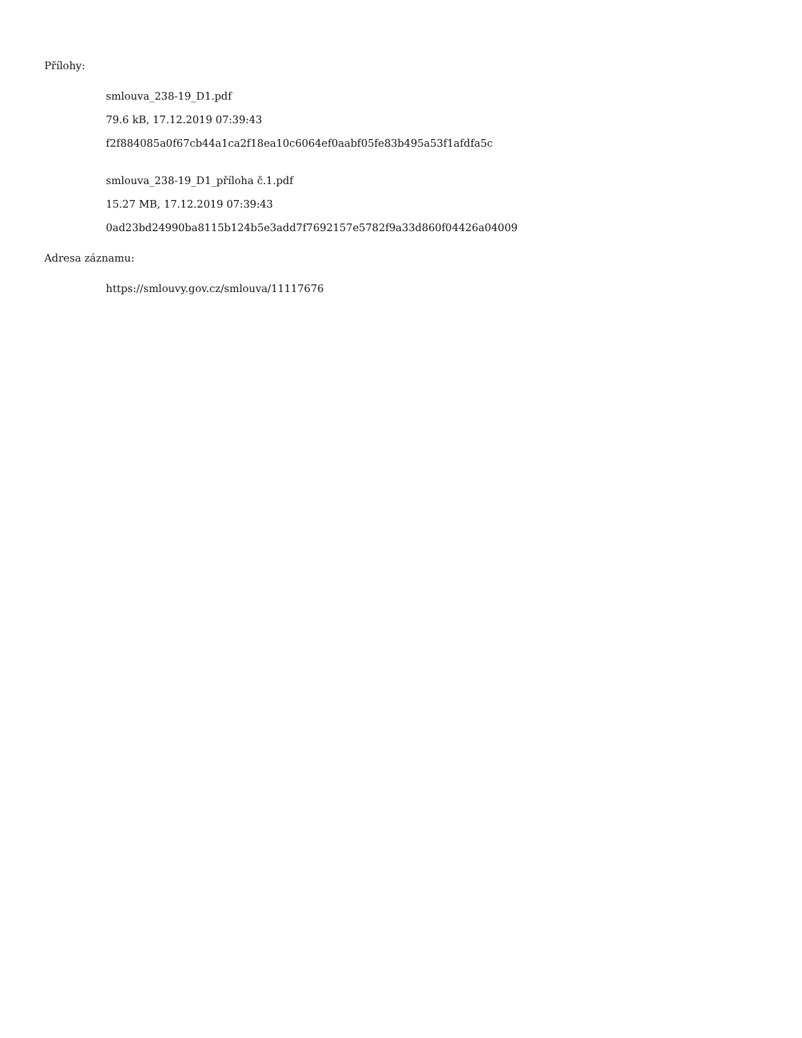Přílohy:
smlouva_238-19_D1.pdf
79.6 kB, 17.12.2019 07:39:43
f2f884085a0f67cb44a1ca2f18ea10c6064ef0aabf05fe83b495a53f1afdfa5c
smlouva_238-19_D1_příloha č.1.pdf
15.27 MB, 17.12.2019 07:39:43
0ad23bd24990ba8115b124b5e3add7f7692157e5782f9a33d860f04426a04009
Adresa záznamu:
https://smlouvy.gov.cz/smlouva/11117676